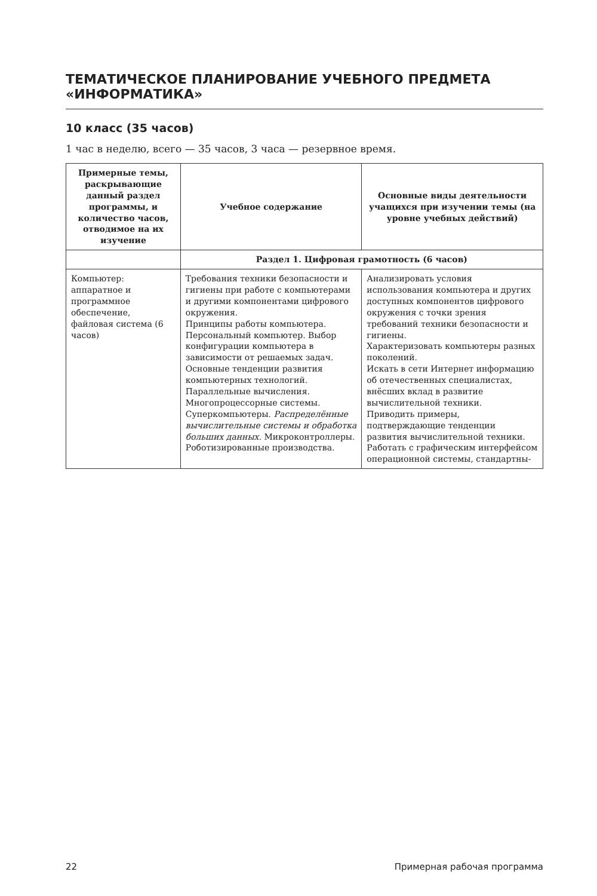ТЕМАТИЧЕСКОЕ ПЛАНИРОВАНИЕ УЧЕБНОГО ПРЕДМЕТА «ИНФОРМАТИКА»
10 класс (35 часов)
1 час в неделю, всего — 35 часов, 3 часа — резервное время.
| Примерные темы, раскрывающие данный раздел программы, и количество часов, отводимое на их изучение | Учебное содержание | Основные виды деятельности учащихся при изучении темы (на уровне учебных действий) |
| --- | --- | --- |
| | Раздел 1. Цифровая грамотность (6 часов) | |
| Компьютер: аппаратное и программное обеспечение, файловая система (6 часов) | Требования техники безопасности и гигиены при работе с компьютерами и другими компонентами цифрового окружения. Принципы работы компьютера. Персональный компьютер. Выбор конфигурации компьютера в зависимости от решаемых задач. Основные тенденции развития компьютерных технологий. Параллельные вычисления. Многопроцессорные системы. Суперкомпьютеры. Распределённые вычислительные системы и обработка больших данных. Микроконтроллеры. Роботизированные производства. | Анализировать условия использования компьютера и других доступных компонентов цифрового окружения с точки зрения требований техники безопасности и гигиены. Характеризовать компьютеры разных поколений. Искать в сети Интернет информацию об отечественных специалистах, внёсших вклад в развитие вычислительной техники. Приводить примеры, подтверждающие тенденции развития вычислительной техники. Работать с графическим интерфейсом операционной системы, стандартны- |
22 Примерная рабочая программа